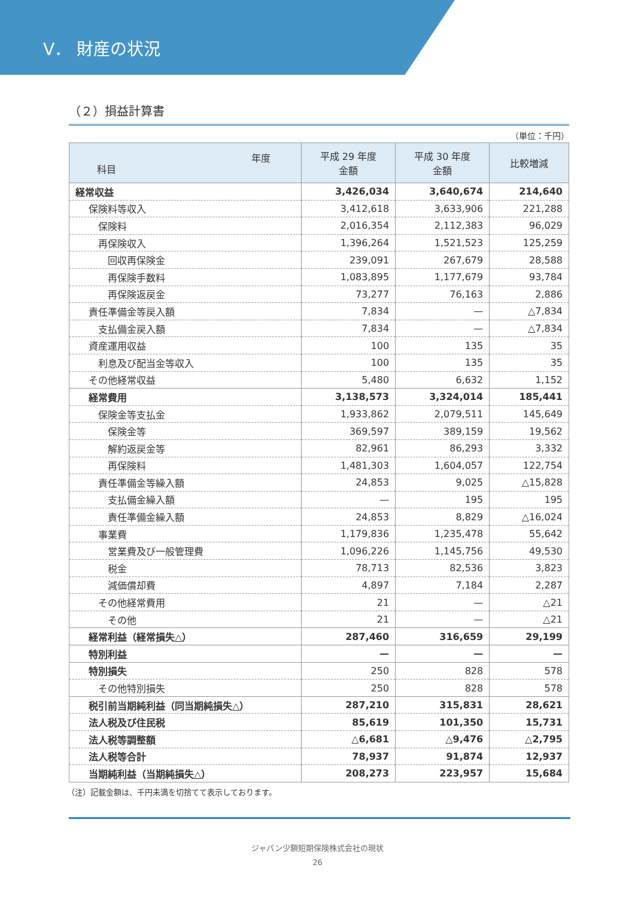V． 財産の状況
（２）損益計算書
（単位：千円）
| 年度 科目 | 平成 29 年度 金額 | 平成 30 年度 金額 | 比較増減 |
| --- | --- | --- | --- |
| 経常収益 | 3,426,034 | 3,640,674 | 214,640 |
| 保険料等収入 | 3,412,618 | 3,633,906 | 221,288 |
| 保険料 | 2,016,354 | 2,112,383 | 96,029 |
| 再保険収入 | 1,396,264 | 1,521,523 | 125,259 |
| 回収再保険金 | 239,091 | 267,679 | 28,588 |
| 再保険手数料 | 1,083,895 | 1,177,679 | 93,784 |
| 再保険返戻金 | 73,277 | 76,163 | 2,886 |
| 責任準備金等戻入額 | 7,834 | — | △7,834 |
| 支払備金戻入額 | 7,834 | — | △7,834 |
| 資産運用収益 | 100 | 135 | 35 |
| 利息及び配当金等収入 | 100 | 135 | 35 |
| その他経常収益 | 5,480 | 6,632 | 1,152 |
| 経常費用 | 3,138,573 | 3,324,014 | 185,441 |
| 保険金等支払金 | 1,933,862 | 2,079,511 | 145,649 |
| 保険金等 | 369,597 | 389,159 | 19,562 |
| 解約返戻金等 | 82,961 | 86,293 | 3,332 |
| 再保険料 | 1,481,303 | 1,604,057 | 122,754 |
| 責任準備金等繰入額 | 24,853 | 9,025 | △15,828 |
| 支払備金繰入額 | — | 195 | 195 |
| 責任準備金繰入額 | 24,853 | 8,829 | △16,024 |
| 事業費 | 1,179,836 | 1,235,478 | 55,642 |
| 営業費及び一般管理費 | 1,096,226 | 1,145,756 | 49,530 |
| 税金 | 78,713 | 82,536 | 3,823 |
| 減価償却費 | 4,897 | 7,184 | 2,287 |
| その他経常費用 | 21 | — | △21 |
| その他 | 21 | — | △21 |
| 経常利益（経常損失△） | 287,460 | 316,659 | 29,199 |
| 特別利益 | — | — | — |
| 特別損失 | 250 | 828 | 578 |
| その他特別損失 | 250 | 828 | 578 |
| 税引前当期純利益（同当期純損失△） | 287,210 | 315,831 | 28,621 |
| 法人税及び住民税 | 85,619 | 101,350 | 15,731 |
| 法人税等調整額 | △6,681 | △9,476 | △2,795 |
| 法人税等合計 | 78,937 | 91,874 | 12,937 |
| 当期純利益（当期純損失△） | 208,273 | 223,957 | 15,684 |
（注）記載金額は、千円未満を切捨てて表示しております。
ジャパン少額短期保険株式会社の現状
26